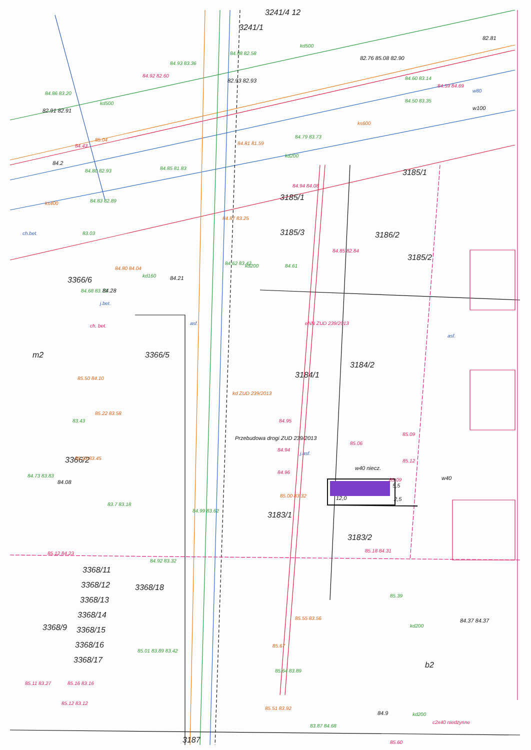3241/4 12
3241/1
3185/1
3185/3
3186/2
3185/2
3185/1
3366/6
3366/5
3184/1
3184/2
3366/2
3183/1
3183/2
3368/11
3368/12
3368/18
3368/13
3368/14
3368/9
3368/15
3368/16
3368/17
3187
m2
b2
12,0
2,5
5,5
84.93 83.36
84.88 82.58
84.86 83.20
82.91 82.91
84.92 82.60
82.93 82.93
82.76 85.08 82.90
82.81
84.60 83.14
84.59 84.69
84.50 83.35
84.79 83.73
84.81 81.59
84.43
85.04
84.2
84.80 82.93
84.85 81.83
84.83 82.89
84.94 84.08
83.03
84.85 82.84
84.87 83.25
84.62 83.42
84.61
84.68 83.73
84.28
84.80 84.04
84.21
j.bet.
ch. bet.
85.50 84.10
85.22 83.58
83.43
85.53 83.45
84.73 83.83
84.08
83.7 83.18
84.99 83.62
84.95
84.94
84.96
85.00 83.32
85.06
85.09
85.12
85.09
w40 niecz.
w40
j.asf.
85.18 84.31
85.12 84.23
84.92 83.32
85.55 83.56
85.01 83.89 83.42
85.67
85.64 83.89
85.11 83.27
85.16 83.16
85.12 83.12
85.51 83.92
83.87 84.68
85.39
84.37 84.37
kd200
84.9
kd200
c2x40 niedzynne
85.60
asf.
asf.
kd ZUD 239/2013
Przebudowa drogi ZUD 239/2013
eNN ZUD 239/2013
kd500
kd200
ks400
kd500
kd160
kd200
ks600
w80
w100
ch.bet.